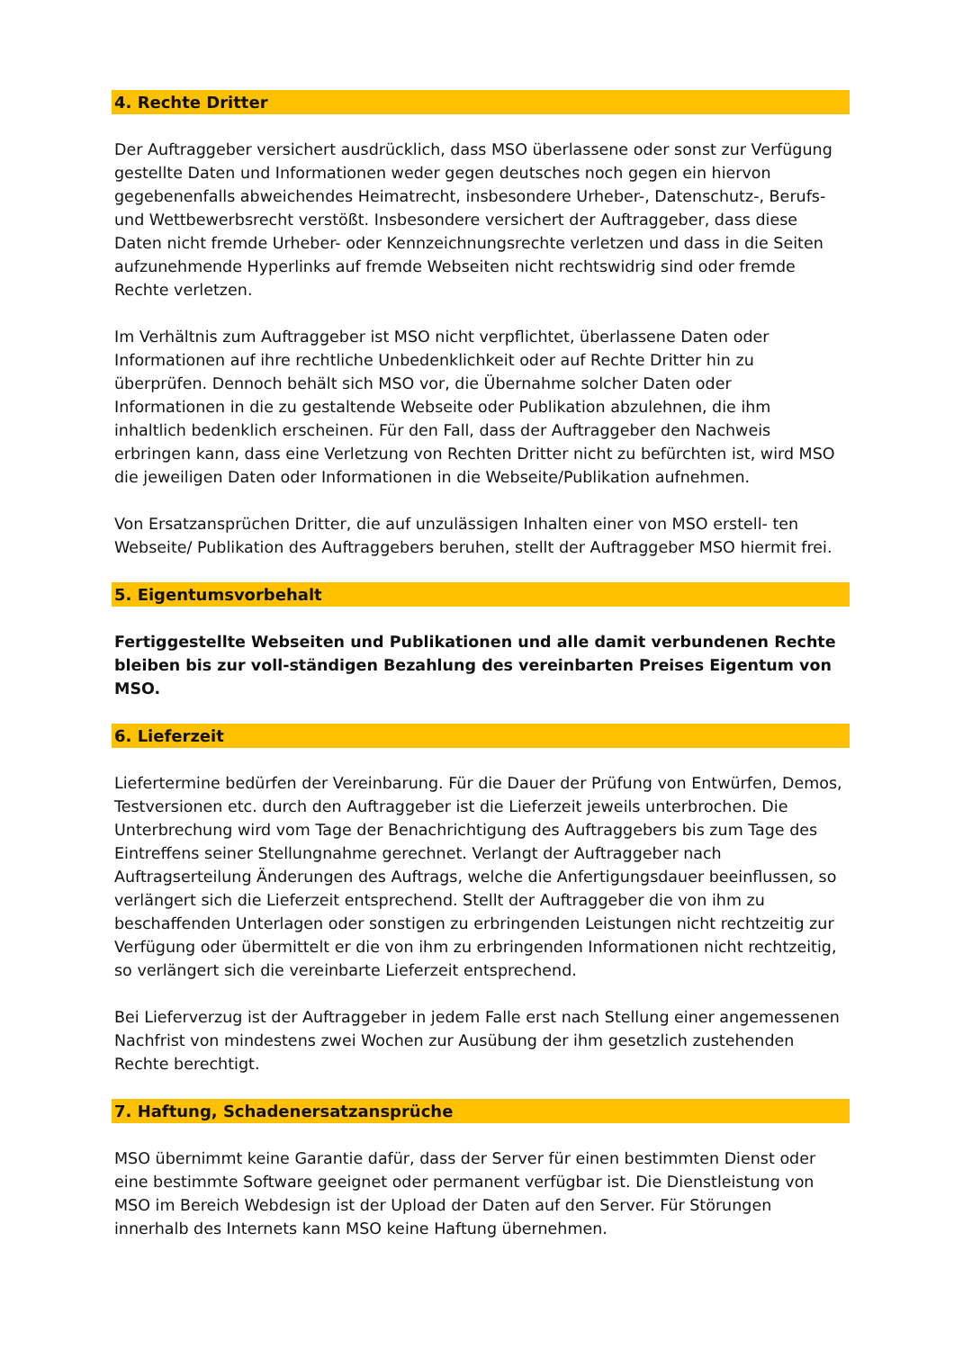4. Rechte Dritter
Der Auftraggeber versichert ausdrücklich, dass MSO überlassene oder sonst zur Verfügung gestellte Daten und Informationen weder gegen deutsches noch gegen ein hiervon gegebenenfalls abweichendes Heimatrecht, insbesondere Urheber-, Datenschutz-, Berufs- und Wettbewerbsrecht verstößt. Insbesondere versichert der Auftraggeber, dass diese Daten nicht fremde Urheber- oder Kennzeichnungsrechte verletzen und dass in die Seiten aufzunehmende Hyperlinks auf fremde Webseiten nicht rechtswidrig sind oder fremde Rechte verletzen.
Im Verhältnis zum Auftraggeber ist MSO nicht verpflichtet, überlassene Daten oder Informationen auf ihre rechtliche Unbedenklichkeit oder auf Rechte Dritter hin zu überprüfen. Dennoch behält sich MSO vor, die Übernahme solcher Daten oder Informationen in die zu gestaltende Webseite oder Publikation abzulehnen, die ihm inhaltlich bedenklich erscheinen. Für den Fall, dass der Auftraggeber den Nachweis erbringen kann, dass eine Verletzung von Rechten Dritter nicht zu befürchten ist, wird MSO die jeweiligen Daten oder Informationen in die Webseite/Publikation aufnehmen.
Von Ersatzansprüchen Dritter, die auf unzulässigen Inhalten einer von MSO erstell- ten Webseite/ Publikation des Auftraggebers beruhen, stellt der Auftraggeber MSO hiermit frei.
5. Eigentumsvorbehalt
Fertiggestellte Webseiten und Publikationen und alle damit verbundenen Rechte bleiben bis zur voll-ständigen Bezahlung des vereinbarten Preises Eigentum von MSO.
6. Lieferzeit
Liefertermine bedürfen der Vereinbarung. Für die Dauer der Prüfung von Entwürfen, Demos, Testversionen etc. durch den Auftraggeber ist die Lieferzeit jeweils unterbrochen. Die Unterbrechung wird vom Tage der Benachrichtigung des Auftraggebers bis zum Tage des Eintreffens seiner Stellungnahme gerechnet. Verlangt der Auftraggeber nach Auftragserteilung Änderungen des Auftrags, welche die Anfertigungsdauer beeinflussen, so verlängert sich die Lieferzeit entsprechend. Stellt der Auftraggeber die von ihm zu beschaffenden Unterlagen oder sonstigen zu erbringenden Leistungen nicht rechtzeitig zur Verfügung oder übermittelt er die von ihm zu erbringenden Informationen nicht rechtzeitig, so verlängert sich die vereinbarte Lieferzeit entsprechend.
Bei Lieferverzug ist der Auftraggeber in jedem Falle erst nach Stellung einer angemessenen Nachfrist von mindestens zwei Wochen zur Ausübung der ihm gesetzlich zustehenden Rechte berechtigt.
7. Haftung, Schadenersatzansprüche
MSO übernimmt keine Garantie dafür, dass der Server für einen bestimmten Dienst oder eine bestimmte Software geeignet oder permanent verfügbar ist. Die Dienstleistung von MSO im Bereich Webdesign ist der Upload der Daten auf den Server. Für Störungen innerhalb des Internets kann MSO keine Haftung übernehmen.